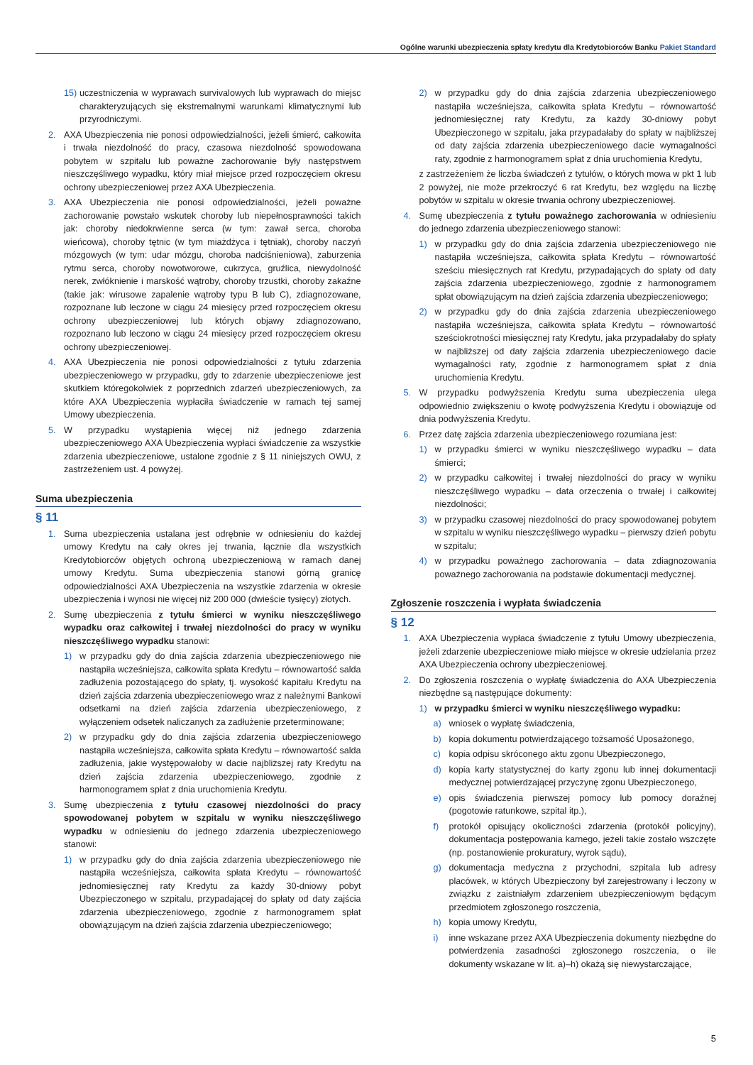Ogólne warunki ubezpieczenia spłaty kredytu dla Kredytobiorców Banku Pakiet Standard
15) uczestniczenia w wyprawach survivalowych lub wyprawach do miejsc charakteryzujących się ekstremalnymi warunkami klimatycznymi lub przyrodniczymi.
2. AXA Ubezpieczenia nie ponosi odpowiedzialności, jeżeli śmierć, całkowita i trwała niezdolność do pracy, czasowa niezdolność spowodowana pobytem w szpitalu lub poważne zachorowanie były następstwem nieszczęśliwego wypadku, który miał miejsce przed rozpoczęciem okresu ochrony ubezpieczeniowej przez AXA Ubezpieczenia.
3. AXA Ubezpieczenia nie ponosi odpowiedzialności, jeżeli poważne zachorowanie powstało wskutek choroby lub niepełnosprawności takich jak: choroby niedokrwienne serca (w tym: zawał serca, choroba wieńcowa), choroby tętnic (w tym miażdżyca i tętniak), choroby naczyń mózgowych (w tym: udar mózgu, choroba nadciśnieniowa), zaburzenia rytmu serca, choroby nowotworowe, cukrzyca, gruźlica, niewydolność nerek, zwłóknienie i marskość wątroby, choroby trzustki, choroby zakaźne (takie jak: wirusowe zapalenie wątroby typu B lub C), zdiagnozowane, rozpoznane lub leczone w ciągu 24 miesięcy przed rozpoczęciem okresu ochrony ubezpieczeniowej lub których objawy zdiagnozowano, rozpoznano lub leczono w ciągu 24 miesięcy przed rozpoczęciem okresu ochrony ubezpieczeniowej.
4. AXA Ubezpieczenia nie ponosi odpowiedzialności z tytułu zdarzenia ubezpieczeniowego w przypadku, gdy to zdarzenie ubezpieczeniowe jest skutkiem któregokolwiek z poprzednich zdarzeń ubezpieczeniowych, za które AXA Ubezpieczenia wypłaciła świadczenie w ramach tej samej Umowy ubezpieczenia.
5. W przypadku wystąpienia więcej niż jednego zdarzenia ubezpieczeniowego AXA Ubezpieczenia wypłaci świadczenie za wszystkie zdarzenia ubezpieczeniowe, ustalone zgodnie z § 11 niniejszych OWU, z zastrzeżeniem ust. 4 powyżej.
Suma ubezpieczenia
§ 11
1. Suma ubezpieczenia ustalana jest odrębnie w odniesieniu do każdej umowy Kredytu na cały okres jej trwania, łącznie dla wszystkich Kredytobiorców objętych ochroną ubezpieczeniową w ramach danej umowy Kredytu. Suma ubezpieczenia stanowi górną granicę odpowiedzialności AXA Ubezpieczenia na wszystkie zdarzenia w okresie ubezpieczenia i wynosi nie więcej niż 200 000 (dwieście tysięcy) złotych.
2. Sumę ubezpieczenia z tytułu śmierci w wyniku nieszczęśliwego wypadku oraz całkowitej i trwałej niezdolności do pracy w wyniku nieszczęśliwego wypadku stanowi:
1) w przypadku gdy do dnia zajścia zdarzenia ubezpieczeniowego nie nastąpiła wcześniejsza, całkowita spłata Kredytu – równowartość salda zadłużenia pozostającego do spłaty, tj. wysokość kapitału Kredytu na dzień zajścia zdarzenia ubezpieczeniowego wraz z należnymi Bankowi odsetkami na dzień zajścia zdarzenia ubezpieczeniowego, z wyłączeniem odsetek naliczanych za zadłużenie przeterminowane;
2) w przypadku gdy do dnia zajścia zdarzenia ubezpieczeniowego nastąpiła wcześniejsza, całkowita spłata Kredytu – równowartość salda zadłużenia, jakie występowałoby w dacie najbliższej raty Kredytu na dzień zajścia zdarzenia ubezpieczeniowego, zgodnie z harmonogramem spłat z dnia uruchomienia Kredytu.
3. Sumę ubezpieczenia z tytułu czasowej niezdolności do pracy spowodowanej pobytem w szpitalu w wyniku nieszczęśliwego wypadku w odniesieniu do jednego zdarzenia ubezpieczeniowego stanowi:
1) w przypadku gdy do dnia zajścia zdarzenia ubezpieczeniowego nie nastąpiła wcześniejsza, całkowita spłata Kredytu – równowartość jednomiesięcznej raty Kredytu za każdy 30-dniowy pobyt Ubezpieczonego w szpitalu, przypadającej do spłaty od daty zajścia zdarzenia ubezpieczeniowego, zgodnie z harmonogramem spłat obowiązującym na dzień zajścia zdarzenia ubezpieczeniowego;
2) w przypadku gdy do dnia zajścia zdarzenia ubezpieczeniowego nastąpiła wcześniejsza, całkowita spłata Kredytu – równowartość jednomiesięcznej raty Kredytu, za każdy 30-dniowy pobyt Ubezpieczonego w szpitalu, jaka przypadałaby do spłaty w najbliższej od daty zajścia zdarzenia ubezpieczeniowego dacie wymagalności raty, zgodnie z harmonogramem spłat z dnia uruchomienia Kredytu,
z zastrzeżeniem że liczba świadczeń z tytułów, o których mowa w pkt 1 lub 2 powyżej, nie może przekroczyć 6 rat Kredytu, bez względu na liczbę pobytów w szpitalu w okresie trwania ochrony ubezpieczeniowej.
4. Sumę ubezpieczenia z tytułu poważnego zachorowania w odniesieniu do jednego zdarzenia ubezpieczeniowego stanowi:
1) w przypadku gdy do dnia zajścia zdarzenia ubezpieczeniowego nie nastąpiła wcześniejsza, całkowita spłata Kredytu – równowartość sześciu miesięcznych rat Kredytu, przypadających do spłaty od daty zajścia zdarzenia ubezpieczeniowego, zgodnie z harmonogramem spłat obowiązującym na dzień zajścia zdarzenia ubezpieczeniowego;
2) w przypadku gdy do dnia zajścia zdarzenia ubezpieczeniowego nastąpiła wcześniejsza, całkowita spłata Kredytu – równowartość sześciokrotności miesięcznej raty Kredytu, jaka przypadałaby do spłaty w najbliższej od daty zajścia zdarzenia ubezpieczeniowego dacie wymagalności raty, zgodnie z harmonogramem spłat z dnia uruchomienia Kredytu.
5. W przypadku podwyższenia Kredytu suma ubezpieczenia ulega odpowiednio zwiększeniu o kwotę podwyższenia Kredytu i obowiązuje od dnia podwyższenia Kredytu.
6. Przez datę zajścia zdarzenia ubezpieczeniowego rozumiana jest:
1) w przypadku śmierci w wyniku nieszczęśliwego wypadku – data śmierci;
2) w przypadku całkowitej i trwałej niezdolności do pracy w wyniku nieszczęśliwego wypadku – data orzeczenia o trwałej i całkowitej niezdolności;
3) w przypadku czasowej niezdolności do pracy spowodowanej pobytem w szpitalu w wyniku nieszczęśliwego wypadku – pierwszy dzień pobytu w szpitalu;
4) w przypadku poważnego zachorowania – data zdiagnozowania poważnego zachorowania na podstawie dokumentacji medycznej.
Zgłoszenie roszczenia i wypłata świadczenia
§ 12
1. AXA Ubezpieczenia wypłaca świadczenie z tytułu Umowy ubezpieczenia, jeżeli zdarzenie ubezpieczeniowe miało miejsce w okresie udzielania przez AXA Ubezpieczenia ochrony ubezpieczeniowej.
2. Do zgłoszenia roszczenia o wypłatę świadczenia do AXA Ubezpieczenia niezbędne są następujące dokumenty:
1) w przypadku śmierci w wyniku nieszczęśliwego wypadku:
a) wniosek o wypłatę świadczenia,
b) kopia dokumentu potwierdzającego tożsamość Uposażonego,
c) kopia odpisu skróconego aktu zgonu Ubezpieczonego,
d) kopia karty statystycznej do karty zgonu lub innej dokumentacji medycznej potwierdzającej przyczynę zgonu Ubezpieczonego,
e) opis świadczenia pierwszej pomocy lub pomocy doraźnej (pogotowie ratunkowe, szpital itp.),
f) protokół opisujący okoliczności zdarzenia (protokół policyjny), dokumentacja postępowania karnego, jeżeli takie zostało wszczęte (np. postanowienie prokuratury, wyrok sądu),
g) dokumentacja medyczna z przychodni, szpitala lub adresy placówek, w których Ubezpieczony był zarejestrowany i leczony w związku z zaistniałym zdarzeniem ubezpieczeniowym będącym przedmiotem zgłoszonego roszczenia,
h) kopia umowy Kredytu,
i) inne wskazane przez AXA Ubezpieczenia dokumenty niezbędne do potwierdzenia zasadności zgłoszonego roszczenia, o ile dokumenty wskazane w lit. a)–h) okażą się niewystarczające,
5